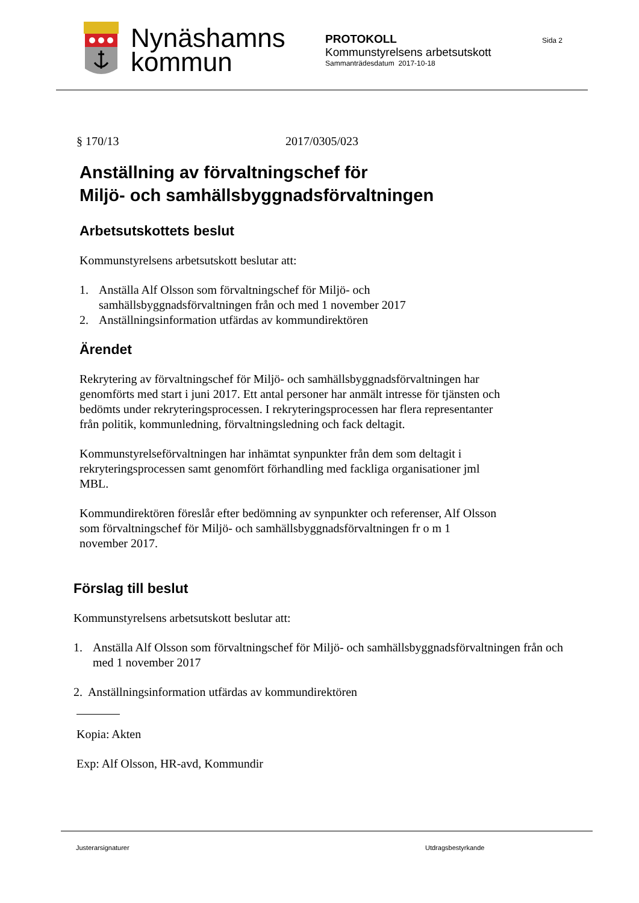Nynäshamns
kommun
PROTOKOLL
Kommunstyrelsens arbetsutskott
Sammanträdesdatum 2017-10-18
Sida 2
§ 170/13 2017/0305/023
Anställning av förvaltningschef för
Miljö- och samhällsbyggnadsförvaltningen
Arbetsutskottets beslut
Kommunstyrelsens arbetsutskott beslutar att:
1. Anställa Alf Olsson som förvaltningschef för Miljö- och samhällsbyggnadsförvaltningen från och med 1 november 2017
2. Anställningsinformation utfärdas av kommundirektören
Ärendet
Rekrytering av förvaltningschef för Miljö- och samhällsbyggnadsförvaltningen har genomförts med start i juni 2017. Ett antal personer har anmält intresse för tjänsten och bedömts under rekryteringsprocessen. I rekryteringsprocessen har flera representanter från politik, kommunledning, förvaltningsledning och fack deltagit.
Kommunstyrelseförvaltningen har inhämtat synpunkter från dem som deltagit i rekryteringsprocessen samt genomfört förhandling med fackliga organisationer jml MBL.
Kommundirektören föreslår efter bedömning av synpunkter och referenser, Alf Olsson som förvaltningschef för Miljö- och samhällsbyggnadsförvaltningen fr o m 1 november 2017.
Förslag till beslut
Kommunstyrelsens arbetsutskott beslutar att:
1. Anställa Alf Olsson som förvaltningschef för Miljö- och samhällsbyggnadsförvaltningen från och med 1 november 2017
2. Anställningsinformation utfärdas av kommundirektören
Kopia: Akten
Exp: Alf Olsson, HR-avd, Kommundir
Justerarsignaturer Utdragsbestyrkande